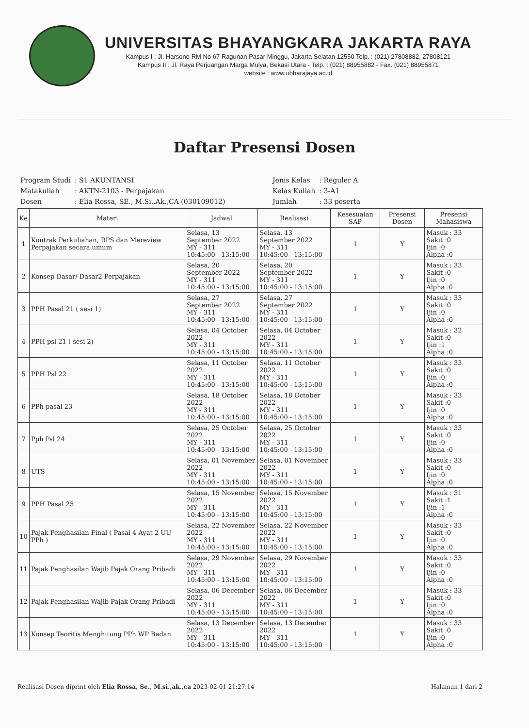UNIVERSITAS BHAYANGKARA JAKARTA RAYA
Kampus I : Jl. Harsono RM No 67 Ragunan Pasar Minggu, Jakarta Selatan 12550 Telp. : (021) 27808882, 27808121
Kampus II : Jl. Raya Perjuangan Marga Mulya, Bekasi Utara - Telp. : (021) 88955882 - Fax. (021) 88955871
website : www.ubharajaya.ac.id
Daftar Presensi Dosen
| Program Studi | : S1 AKUNTANSI |
| Matakuliah | : AKTN-2103 - Perpajakan |
| Dosen | : Elia Rossa, SE., M.Si.,Ak.,CA (030109012) |
| Jenis Kelas | : Reguler A |
| Kelas Kuliah | : 3-A1 |
| Jumlah | : 33 peserta |
| Ke | Materi | Jadwal | Realisasi | Kesesuaian SAP | Presensi Dosen | Presensi Mahasiswa |
| --- | --- | --- | --- | --- | --- | --- |
| 1 | Kontrak Perkuliahan, RPS dan Mereview Perpajakan secara umum | Selasa, 13 September 2022 MY - 311 10:45:00 - 13:15:00 | Selasa, 13 September 2022 MY - 311 10:45:00 - 13:15:00 | 1 | Y | Masuk : 33 Sakit :0 Ijin :0 Alpha :0 |
| 2 | Konsep Dasar/ Dasar2 Perpajakan | Selasa, 20 September 2022 MY - 311 10:45:00 - 13:15:00 | Selasa, 20 September 2022 MY - 311 10:45:00 - 13:15:00 | 1 | Y | Masuk : 33 Sakit :0 Ijin :0 Alpha :0 |
| 3 | PPH Pasal 21 ( sesi 1) | Selasa, 27 September 2022 MY - 311 10:45:00 - 13:15:00 | Selasa, 27 September 2022 MY - 311 10:45:00 - 13:15:00 | 1 | Y | Masuk : 33 Sakit :0 Ijin :0 Alpha :0 |
| 4 | PPH psl 21 ( sesi 2) | Selasa, 04 October 2022 MY - 311 10:45:00 - 13:15:00 | Selasa, 04 October 2022 MY - 311 10:45:00 - 13:15:00 | 1 | Y | Masuk : 32 Sakit :0 Ijin :1 Alpha :0 |
| 5 | PPH Psl 22 | Selasa, 11 October 2022 MY - 311 10:45:00 - 13:15:00 | Selasa, 11 October 2022 MY - 311 10:45:00 - 13:15:00 | 1 | Y | Masuk : 33 Sakit :0 Ijin :0 Alpha :0 |
| 6 | PPh pasal 23 | Selasa, 18 October 2022 MY - 311 10:45:00 - 13:15:00 | Selasa, 18 October 2022 MY - 311 10:45:00 - 13:15:00 | 1 | Y | Masuk : 33 Sakit :0 Ijin :0 Alpha :0 |
| 7 | Pph Psl 24 | Selasa, 25 October 2022 MY - 311 10:45:00 - 13:15:00 | Selasa, 25 October 2022 MY - 311 10:45:00 - 13:15:00 | 1 | Y | Masuk : 33 Sakit :0 Ijin :0 Alpha :0 |
| 8 | UTS | Selasa, 01 November 2022 MY - 311 10:45:00 - 13:15:00 | Selasa, 01 November 2022 MY - 311 10:45:00 - 13:15:00 | 1 | Y | Masuk : 33 Sakit :0 Ijin :0 Alpha :0 |
| 9 | PPH Pasal 25 | Selasa, 15 November 2022 MY - 311 10:45:00 - 13:15:00 | Selasa, 15 November 2022 MY - 311 10:45:00 - 13:15:00 | 1 | Y | Masuk : 31 Sakit :1 Ijin :1 Alpha :0 |
| 10 | Pajak Penghasilan Final ( Pasal 4 Ayat 2 UU PPh ) | Selasa, 22 November 2022 MY - 311 10:45:00 - 13:15:00 | Selasa, 22 November 2022 MY - 311 10:45:00 - 13:15:00 | 1 | Y | Masuk : 33 Sakit :0 Ijin :0 Alpha :0 |
| 11 | Pajak Penghasilan Wajib Pajak Orang Pribadi | Selasa, 29 November 2022 MY - 311 10:45:00 - 13:15:00 | Selasa, 29 November 2022 MY - 311 10:45:00 - 13:15:00 | 1 | Y | Masuk : 33 Sakit :0 Ijin :0 Alpha :0 |
| 12 | Pajak Penghasilan Wajib Pajak Orang Pribadi | Selasa, 06 December 2022 MY - 311 10:45:00 - 13:15:00 | Selasa, 06 December 2022 MY - 311 10:45:00 - 13:15:00 | 1 | Y | Masuk : 33 Sakit :0 Ijin :0 Alpha :0 |
| 13 | Konsep Teoritis Menghitung PPh WP Badan | Selasa, 13 December 2022 MY - 311 10:45:00 - 13:15:00 | Selasa, 13 December 2022 MY - 311 10:45:00 - 13:15:00 | 1 | Y | Masuk : 33 Sakit :0 Ijin :0 Alpha :0 |
Realisasi Dosen diprint oleh Elia Rossa, Se., M.si.,ak.,ca 2023-02-01 21:27:14 Halaman 1 dari 2